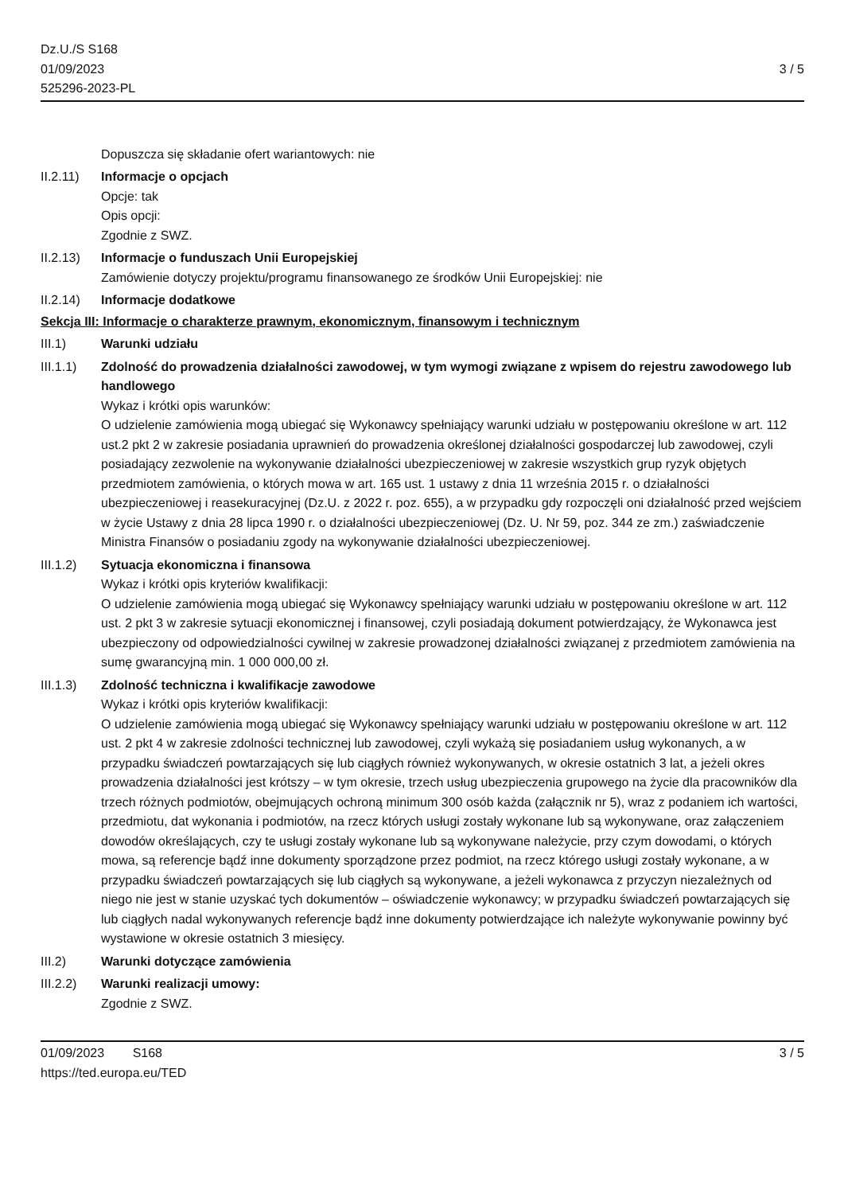Dz.U./S S168
01/09/2023
525296-2023-PL
3 / 5
Dopuszcza się składanie ofert wariantowych: nie
II.2.11)
Informacje o opcjach
Opcje: tak
Opis opcji:
Zgodnie z SWZ.
II.2.13)
Informacje o funduszach Unii Europejskiej
Zamówienie dotyczy projektu/programu finansowanego ze środków Unii Europejskiej: nie
II.2.14)
Informacje dodatkowe
Sekcja III: Informacje o charakterze prawnym, ekonomicznym, finansowym i technicznym
III.1) Warunki udziału
III.1.1)
Zdolność do prowadzenia działalności zawodowej, w tym wymogi związane z wpisem do rejestru zawodowego lub handlowego
Wykaz i krótki opis warunków:
O udzielenie zamówienia mogą ubiegać się Wykonawcy spełniający warunki udziału w postępowaniu określone w art. 112 ust.2 pkt 2 w zakresie posiadania uprawnień do prowadzenia określonej działalności gospodarczej lub zawodowej, czyli posiadający zezwolenie na wykonywanie działalności ubezpieczeniowej w zakresie wszystkich grup ryzyk objętych przedmiotem zamówienia, o których mowa w art. 165 ust. 1 ustawy z dnia 11 września 2015 r. o działalności ubezpieczeniowej i reasekuracyjnej (Dz.U. z 2022 r. poz. 655), a w przypadku gdy rozpoczęli oni działalność przed wejściem w życie Ustawy z dnia 28 lipca 1990 r. o działalności ubezpieczeniowej (Dz. U. Nr 59, poz. 344 ze zm.) zaświadczenie Ministra Finansów o posiadaniu zgody na wykonywanie działalności ubezpieczeniowej.
III.1.2)
Sytuacja ekonomiczna i finansowa
Wykaz i krótki opis kryteriów kwalifikacji:
O udzielenie zamówienia mogą ubiegać się Wykonawcy spełniający warunki udziału w postępowaniu określone w art. 112 ust. 2 pkt 3 w zakresie sytuacji ekonomicznej i finansowej, czyli posiadają dokument potwierdzający, że Wykonawca jest ubezpieczony od odpowiedzialności cywilnej w zakresie prowadzonej działalności związanej z przedmiotem zamówienia na sumę gwarancyjną min. 1 000 000,00 zł.
III.1.3)
Zdolność techniczna i kwalifikacje zawodowe
Wykaz i krótki opis kryteriów kwalifikacji:
O udzielenie zamówienia mogą ubiegać się Wykonawcy spełniający warunki udziału w postępowaniu określone w art. 112 ust. 2 pkt 4 w zakresie zdolności technicznej lub zawodowej, czyli wykażą się posiadaniem usług wykonanych, a w przypadku świadczeń powtarzających się lub ciągłych również wykonywanych, w okresie ostatnich 3 lat, a jeżeli okres prowadzenia działalności jest krótszy – w tym okresie, trzech usług ubezpieczenia grupowego na życie dla pracowników dla trzech różnych podmiotów, obejmujących ochroną minimum 300 osób każda (załącznik nr 5), wraz z podaniem ich wartości, przedmiotu, dat wykonania i podmiotów, na rzecz których usługi zostały wykonane lub są wykonywane, oraz załączeniem dowodów określających, czy te usługi zostały wykonane lub są wykonywane należycie, przy czym dowodami, o których mowa, są referencje bądź inne dokumenty sporządzone przez podmiot, na rzecz którego usługi zostały wykonane, a w przypadku świadczeń powtarzających się lub ciągłych są wykonywane, a jeżeli wykonawca z przyczyn niezależnych od niego nie jest w stanie uzyskać tych dokumentów – oświadczenie wykonawcy; w przypadku świadczeń powtarzających się lub ciągłych nadal wykonywanych referencje bądź inne dokumenty potwierdzające ich należyte wykonywanie powinny być wystawione w okresie ostatnich 3 miesięcy.
III.2) Warunki dotyczące zamówienia
III.2.2)
Warunki realizacji umowy:
Zgodnie z SWZ.
01/09/2023 S168
https://ted.europa.eu/TED
3 / 5